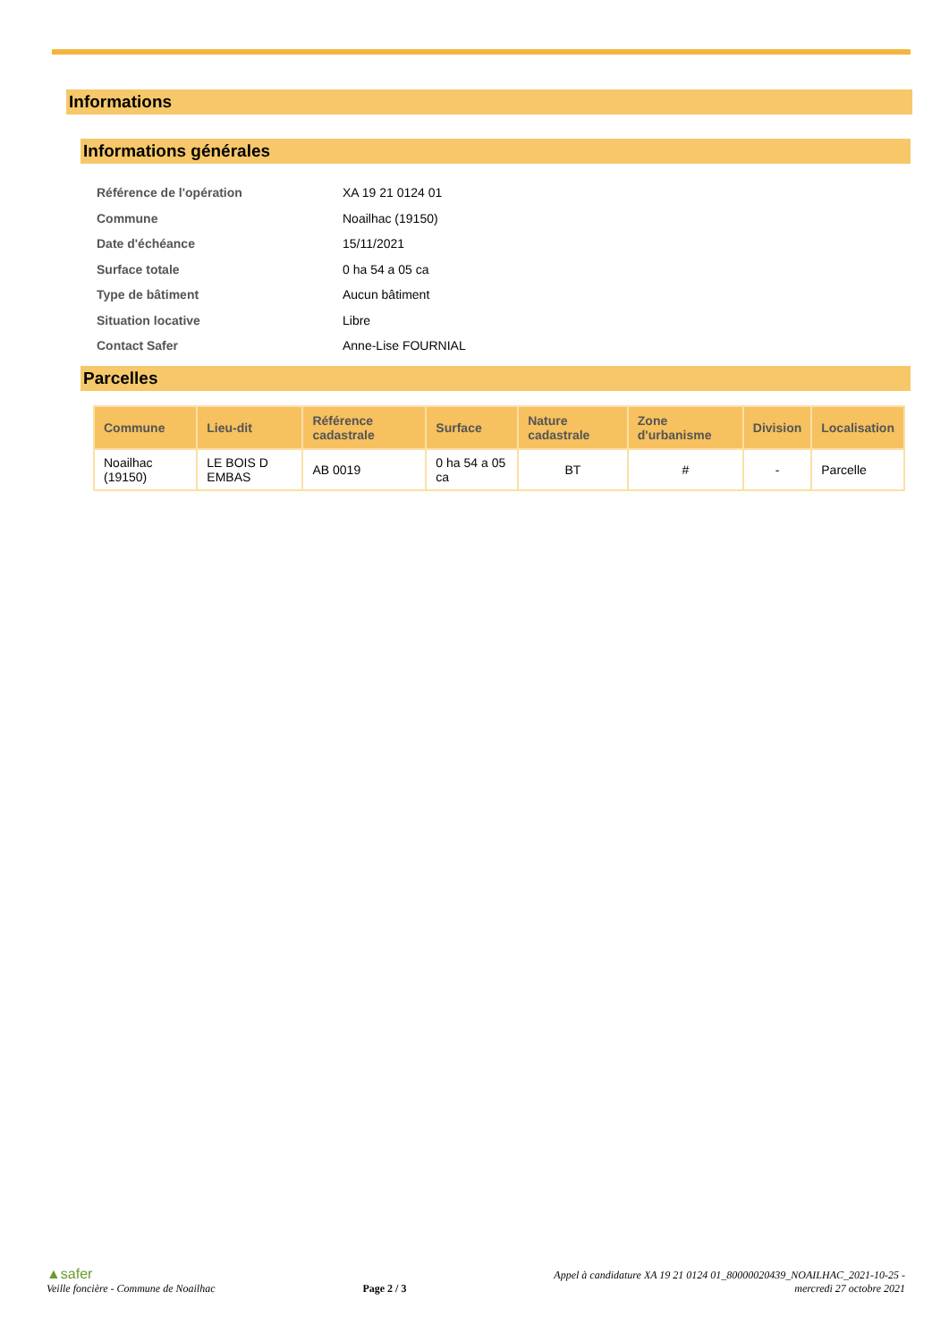Informations
Informations générales
Référence de l'opération XA 19 21 0124 01
Commune Noailhac (19150)
Date d'échéance 15/11/2021
Surface totale 0 ha 54 a 05 ca
Type de bâtiment Aucun bâtiment
Situation locative Libre
Contact Safer Anne-Lise FOURNIAL
Parcelles
| Commune | Lieu-dit | Référence cadastrale | Surface | Nature cadastrale | Zone d'urbanisme | Division | Localisation |
| --- | --- | --- | --- | --- | --- | --- | --- |
| Noailhac (19150) | LE BOIS D EMBAS | AB 0019 | 0 ha 54 a 05 ca | BT | # | - | Parcelle |
▲safer
Veille foncière - Commune de Noailhac
Page 2 / 3
Appel à candidature XA 19 21 0124 01_80000020439_NOAILHAC_2021-10-25 -
mercredi 27 octobre 2021